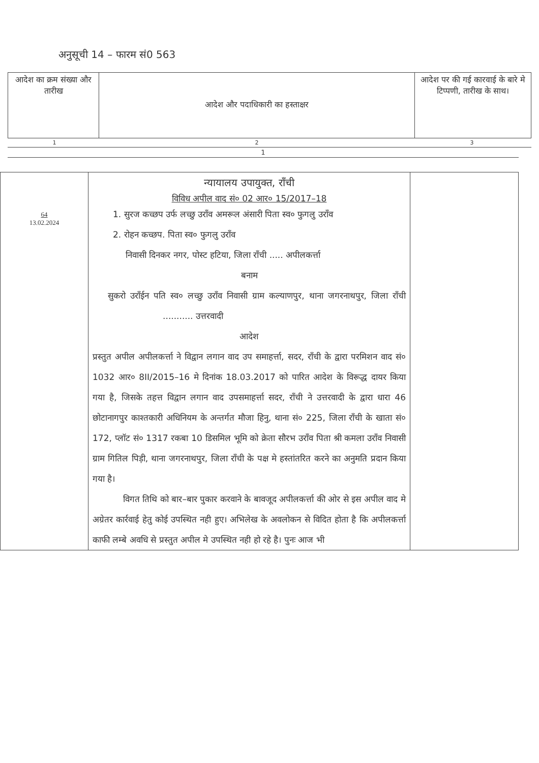अनुसूची 14 – फारम सं0 563
| आदेश का क्रम संख्या और तारीख | आदेश और पदाधिकारी का हस्ताक्षर | आदेश पर की गई कारवाई के बारे मे टिप्पणी, तारीख के साथ। |
| 1 | 2 | 3 |
1
| 64 13.02.2024 | न्यायालय उपायुक्त, राँची विविध अपील वाद सं० 02 आर० 15/2017–18 1. सुरज कच्छप उर्फ लच्छु उराँव अमरूल अंसारी पिता स्व० फुगलु उराँव 2. रोहन कच्छप. पिता स्व० फुगलु उराँव निवासी दिनकर नगर, पोस्ट हटिया, जिला राँची ..... अपीलकर्त्ता बनाम सुकरो उराँईन पति स्व० लच्छु उराँव निवासी ग्राम कल्याणपुर, थाना जगरनाथपुर, जिला राँची ........... उत्तरवादी आदेश प्रस्तुत अपील अपीलकर्त्ता ने विद्वान लगान वाद उप समाहर्त्ता, सदर, राँची के द्वारा परमिशन वाद सं० 1032 आर० 8II/2015–16 मे दिनांक 18.03.2017 को पारित आदेश के विरूद्ध दायर किया गया है, जिसके तहत्त विद्वान लगान वाद उपसमाहर्त्ता सदर, राँची ने उत्तरवादी के द्वारा धारा 46 छोटानागपुर काश्तकारी अधिनियम के अन्तर्गत मौजा हिनु, थाना सं० 225, जिला राँची के खाता सं० 172, प्लॉट सं० 1317 रकबा 10 डिसमिल भूमि को क्रेता सौरभ उराँव पिता श्री कमला उराँव निवासी ग्राम गितिल पिड़ी, थाना जगरनाथपुर, जिला राँची के पक्ष मे हस्तांतरित करने का अनुमति प्रदान किया गया है। विगत तिथि को बार–बार पुकार करवाने के बावजूद अपीलकर्त्ता की ओर से इस अपील वाद मे अग्रेतर कार्रवाई हेतु कोई उपस्थित नही हुए। अभिलेख के अवलोकन से विदित होता है कि अपीलकर्त्ता काफी लम्बे अवधि से प्रस्तुत अपील मे उपस्थित नही हो रहे है। पुनः आज भी | |